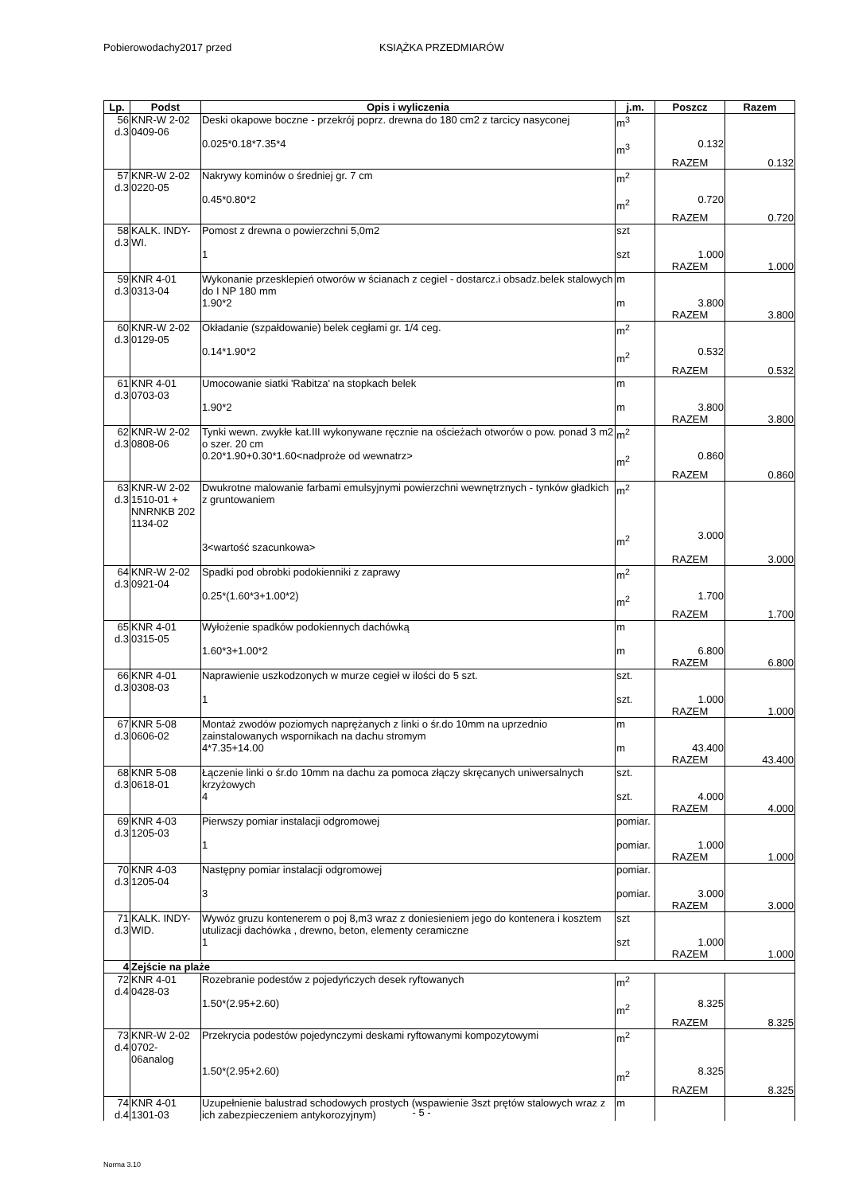Pobierowodachy2017 przed KSIĄŻKA PRZEDMIARÓW
| Lp. | Podst | Opis i wyliczenia | j.m. | Poszcz | Razem |
| --- | --- | --- | --- | --- | --- |
| 56 d.3 | KNR-W 2-02 0409-06 | Deski okapowe boczne - przekrój poprz. drewna do 180 cm2 z tarcicy nasyconej 0.025*0.18*7.35*4 | m<sup>3</sup> m<sup>3</sup> | 0.132 | |
| | | | | RAZEM | 0.132 |
| 57 d.3 | KNR-W 2-02 0220-05 | Nakrywy kominów o średniej gr. 7 cm 0.45*0.80*2 | m<sup>2</sup> m<sup>2</sup> | 0.720 | |
| | | | | RAZEM | 0.720 |
| 58 d.3 | KALK. INDY-WI. | Pomost z drewna o powierzchni 5,0m2 1 | szt szt | 1.000 | |
| | | | | RAZEM | 1.000 |
| 59 d.3 | KNR 4-01 0313-04 | Wykonanie przesklepień otworów w ścianach z cegiel - dostarcz.i obsadz.belek stalowych do I NP 180 mm 1.90*2 | m m | 3.800 | |
| | | | | RAZEM | 3.800 |
| 60 d.3 | KNR-W 2-02 0129-05 | Okładanie (szpałdowanie) belek cegłami gr. 1/4 ceg. 0.14*1.90*2 | m<sup>2</sup> m<sup>2</sup> | 0.532 | |
| | | | | RAZEM | 0.532 |
| 61 d.3 | KNR 4-01 0703-03 | Umocowanie siatki 'Rabitza' na stopkach belek 1.90*2 | m m | 3.800 | |
| | | | | RAZEM | 3.800 |
| 62 d.3 | KNR-W 2-02 0808-06 | Tynki wewn. zwykłe kat.III wykonywane ręcznie na ościeżach otworów o pow. ponad 3 m2 o szer. 20 cm 0.20*1.90+0.30*1.60<nadproże od wewnatrz> | m<sup>2</sup> m<sup>2</sup> | 0.860 | |
| | | | | RAZEM | 0.860 |
| 63 d.3 | KNR-W 2-02 1510-01 + NNRNKB 202 1134-02 | Dwukrotne malowanie farbami emulsyjnymi powierzchni wewnętrznych - tynków gładkich z gruntowaniem 3<wartość szacunkowa> | m<sup>2</sup> m<sup>2</sup> | 3.000 | |
| | | | | RAZEM | 3.000 |
| 64 d.3 | KNR-W 2-02 0921-04 | Spadki pod obrobki podokienniki z zaprawy 0.25*(1.60*3+1.00*2) | m<sup>2</sup> m<sup>2</sup> | 1.700 | |
| | | | | RAZEM | 1.700 |
| 65 d.3 | KNR 4-01 0315-05 | Wyłożenie spadków podokiennych dachówką 1.60*3+1.00*2 | m m | 6.800 | |
| | | | | RAZEM | 6.800 |
| 66 d.3 | KNR 4-01 0308-03 | Naprawienie uszkodzonych w murze cegieł w ilości do 5 szt. 1 | szt. szt. | 1.000 | |
| | | | | RAZEM | 1.000 |
| 67 d.3 | KNR 5-08 0606-02 | Montaż zwodów poziomych naprężanych z linki o śr.do 10mm na uprzednio zainstalowanych wspornikach na dachu stromym 4*7.35+14.00 | m m | 43.400 | |
| | | | | RAZEM | 43.400 |
| 68 d.3 | KNR 5-08 0618-01 | Łączenie linki o śr.do 10mm na dachu za pomoca złączy skręcanych uniwersalnych krzyżowych 4 | szt. szt. | 4.000 | |
| | | | | RAZEM | 4.000 |
| 69 d.3 | KNR 4-03 1205-03 | Pierwszy pomiar instalacji odgromowej 1 | pomiar. pomiar. | 1.000 | |
| | | | | RAZEM | 1.000 |
| 70 d.3 | KNR 4-03 1205-04 | Następny pomiar instalacji odgromowej 3 | pomiar. pomiar. | 3.000 | |
| | | | | RAZEM | 3.000 |
| 71 d.3 | KALK. INDY-WID. | Wywóz gruzu kontenerem o poj 8,m3 wraz z doniesieniem jego do kontenera i kosztem utulizacji dachówka , drewno, beton, elementy ceramiczne 1 | szt szt | 1.000 | |
| | | | | RAZEM | 1.000 |
| 4 | Zejście na plaże | | | | |
| 72 d.4 | KNR 4-01 0428-03 | Rozebranie podestów z pojedyńczych desek ryftowanych 1.50*(2.95+2.60) | m<sup>2</sup> m<sup>2</sup> | 8.325 | |
| | | | | RAZEM | 8.325 |
| 73 d.4 | KNR-W 2-02 0702-06analog | Przekrycia podestów pojedynczymi deskami ryftowanymi kompozytowymi 1.50*(2.95+2.60) | m<sup>2</sup> m<sup>2</sup> | 8.325 | |
| | | | | RAZEM | 8.325 |
| 74 d.4 | KNR 4-01 1301-03 | Uzupełnienie balustrad schodowych prostych (wspawienie 3szt prętów stalowych wraz z ich zabezpieczeniem antykorozyjnym) | m | | |
- 5 -
Norma 3.10